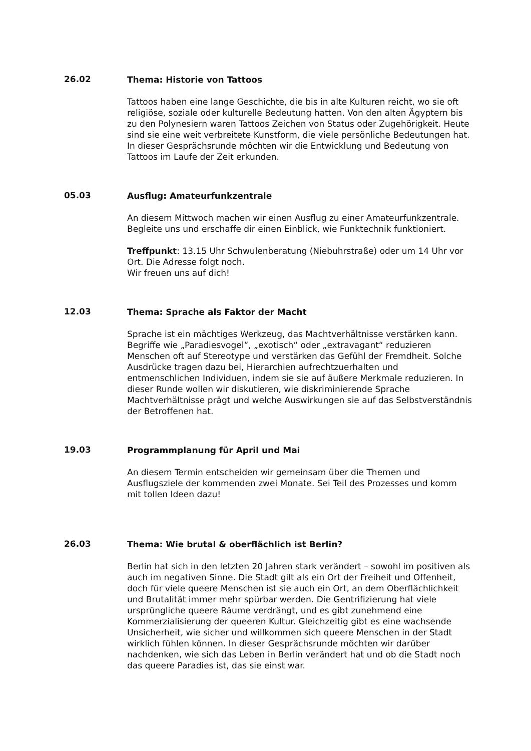26.02
Thema: Historie von Tattoos
Tattoos haben eine lange Geschichte, die bis in alte Kulturen reicht, wo sie oft religiöse, soziale oder kulturelle Bedeutung hatten. Von den alten Ägyptern bis zu den Polynesiern waren Tattoos Zeichen von Status oder Zugehörigkeit. Heute sind sie eine weit verbreitete Kunstform, die viele persönliche Bedeutungen hat. In dieser Gesprächsrunde möchten wir die Entwicklung und Bedeutung von Tattoos im Laufe der Zeit erkunden.
05.03
Ausflug: Amateurfunkzentrale
An diesem Mittwoch machen wir einen Ausflug zu einer Amateurfunkzentrale. Begleite uns und erschaffe dir einen Einblick, wie Funktechnik funktioniert.
Treffpunkt: 13.15 Uhr Schwulenberatung (Niebuhrstraße) oder um 14 Uhr vor Ort. Die Adresse folgt noch.
Wir freuen uns auf dich!
12.03
Thema: Sprache als Faktor der Macht
Sprache ist ein mächtiges Werkzeug, das Machtverhältnisse verstärken kann. Begriffe wie „Paradiesvogel“, „exotisch“ oder „extravagant“ reduzieren Menschen oft auf Stereotype und verstärken das Gefühl der Fremdheit. Solche Ausdrücke tragen dazu bei, Hierarchien aufrechtzuerhalten und entmenschlichen Individuen, indem sie sie auf äußere Merkmale reduzieren. In dieser Runde wollen wir diskutieren, wie diskriminierende Sprache Machtverhältnisse prägt und welche Auswirkungen sie auf das Selbstverständnis der Betroffenen hat.
19.03
Programmplanung für April und Mai
An diesem Termin entscheiden wir gemeinsam über die Themen und Ausflugsziele der kommenden zwei Monate. Sei Teil des Prozesses und komm mit tollen Ideen dazu!
26.03
Thema: Wie brutal & oberflächlich ist Berlin?
Berlin hat sich in den letzten 20 Jahren stark verändert – sowohl im positiven als auch im negativen Sinne. Die Stadt gilt als ein Ort der Freiheit und Offenheit, doch für viele queere Menschen ist sie auch ein Ort, an dem Oberflächlichkeit und Brutalität immer mehr spürbar werden. Die Gentrifizierung hat viele ursprüngliche queere Räume verdrängt, und es gibt zunehmend eine Kommerzialisierung der queeren Kultur. Gleichzeitig gibt es eine wachsende Unsicherheit, wie sicher und willkommen sich queere Menschen in der Stadt wirklich fühlen können. In dieser Gesprächsrunde möchten wir darüber nachdenken, wie sich das Leben in Berlin verändert hat und ob die Stadt noch das queere Paradies ist, das sie einst war.